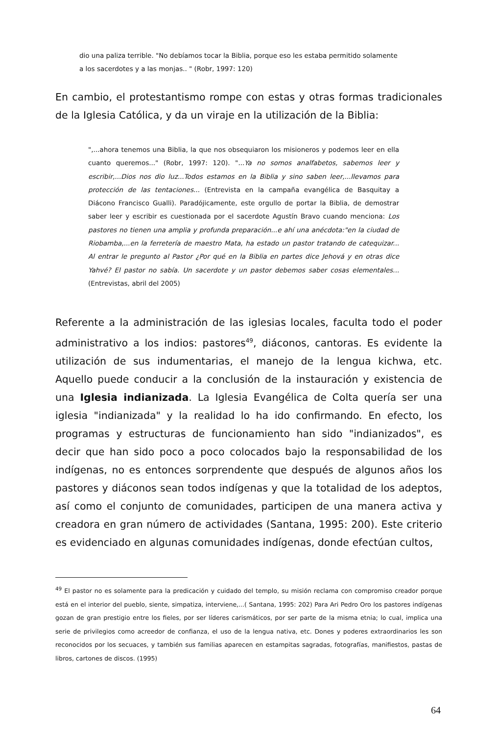dio una paliza terrible. "No debíamos tocar la Biblia, porque eso les estaba permitido solamente a los sacerdotes y a las monjas.. " (Robr, 1997: 120)
En cambio, el protestantismo rompe con estas y otras formas tradicionales de la Iglesia Católica, y da un viraje en la utilización de la Biblia:
",...ahora tenemos una Biblia, la que nos obsequiaron los misioneros y podemos leer en ella cuanto queremos..." (Robr, 1997: 120). "...Ya no somos analfabetos, sabemos leer y escribir,...Dios nos dio luz...Todos estamos en la Biblia y sino saben leer,...llevamos para protección de las tentaciones... (Entrevista en la campaña evangélica de Basquitay a Diácono Francisco Gualli). Paradójicamente, este orgullo de portar la Biblia, de demostrar saber leer y escribir es cuestionada por el sacerdote Agustín Bravo cuando menciona: Los pastores no tienen una amplia y profunda preparación...e ahí una anécdota:"en la ciudad de Riobamba,...en la ferretería de maestro Mata, ha estado un pastor tratando de catequizar... Al entrar le pregunto al Pastor ¿Por qué en la Biblia en partes dice Jehová y en otras dice Yahvé? El pastor no sabía. Un sacerdote y un pastor debemos saber cosas elementales... (Entrevistas, abril del 2005)
Referente a la administración de las iglesias locales, faculta todo el poder administrativo a los indios: pastores<sup>49</sup>, diáconos, cantoras. Es evidente la utilización de sus indumentarias, el manejo de la lengua kichwa, etc. Aquello puede conducir a la conclusión de la instauración y existencia de una Iglesia indianizada. La Iglesia Evangélica de Colta quería ser una iglesia "indianizada" y la realidad lo ha ido confirmando. En efecto, los programas y estructuras de funcionamiento han sido "indianizados", es decir que han sido poco a poco colocados bajo la responsabilidad de los indígenas, no es entonces sorprendente que después de algunos años los pastores y diáconos sean todos indígenas y que la totalidad de los adeptos, así como el conjunto de comunidades, participen de una manera activa y creadora en gran número de actividades (Santana, 1995: 200). Este criterio es evidenciado en algunas comunidades indígenas, donde efectúan cultos,
<sup>49</sup> El pastor no es solamente para la predicación y cuidado del templo, su misión reclama con compromiso creador porque está en el interior del pueblo, siente, simpatiza, interviene,...( Santana, 1995: 202) Para Ari Pedro Oro los pastores indígenas gozan de gran prestigio entre los fieles, por ser líderes carismáticos, por ser parte de la misma etnia; lo cual, implica una serie de privilegios como acreedor de confianza, el uso de la lengua nativa, etc. Dones y poderes extraordinarios les son reconocidos por los secuaces, y también sus familias aparecen en estampitas sagradas, fotografías, manifiestos, pastas de libros, cartones de discos. (1995)
64